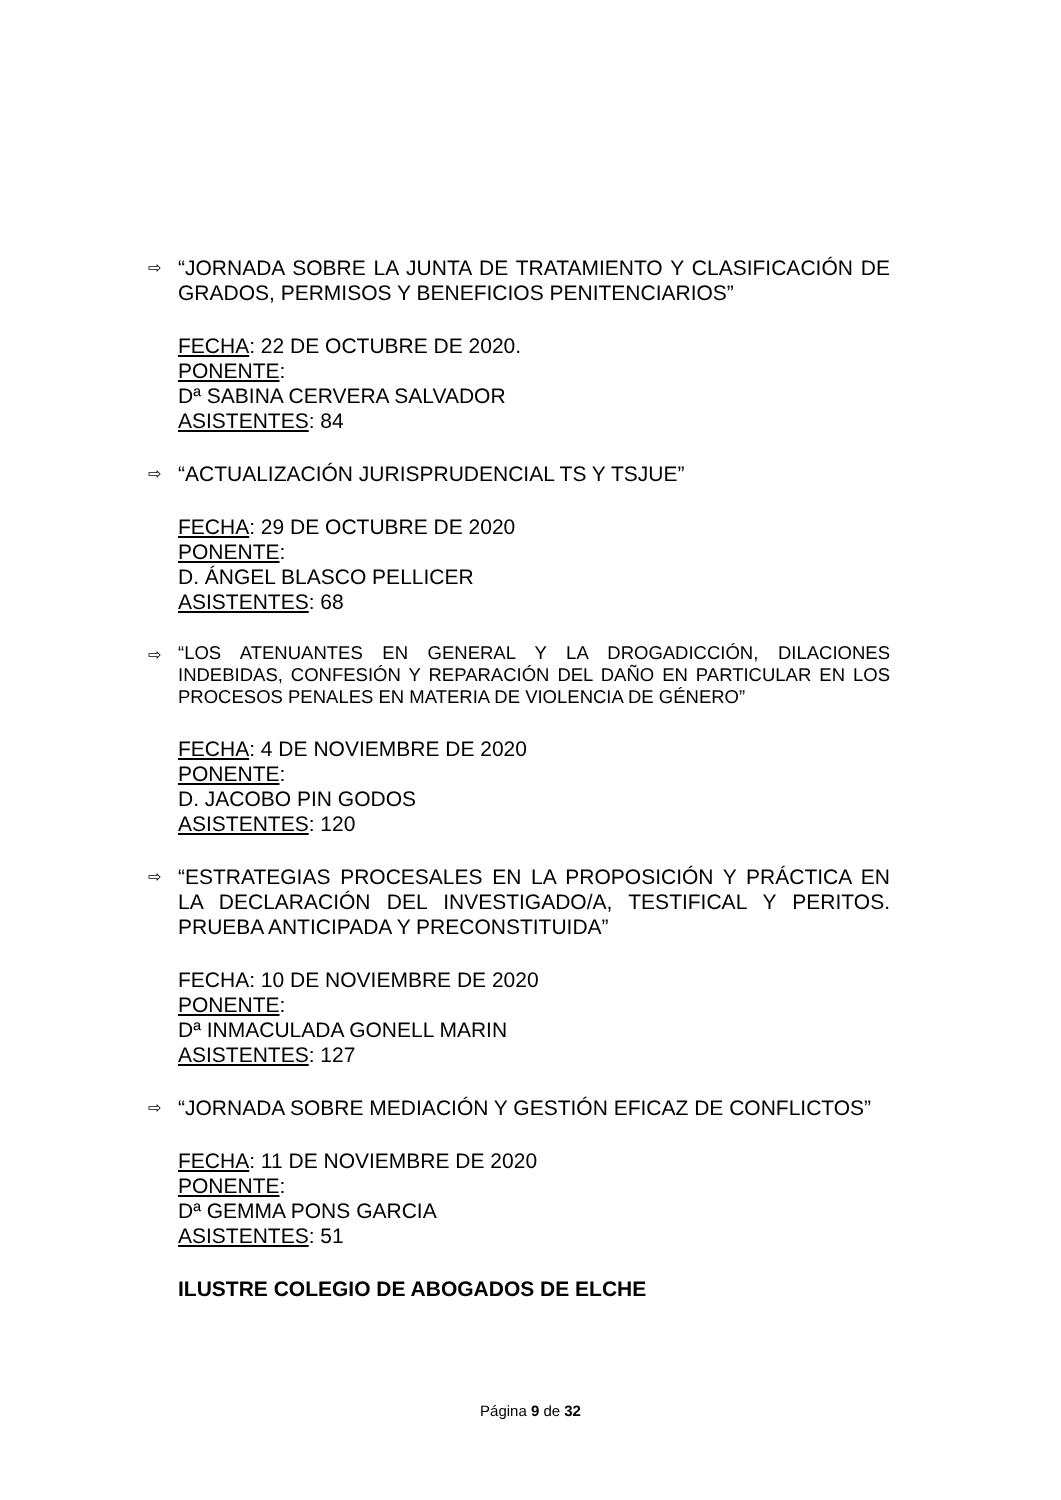⇨
“JORNADA SOBRE LA JUNTA DE TRATAMIENTO Y CLASIFICACIÓN DE GRADOS, PERMISOS Y BENEFICIOS PENITENCIARIOS”
FECHA: 22 DE OCTUBRE DE 2020.
PONENTE:
Dª SABINA CERVERA SALVADOR
ASISTENTES: 84
⇨
“ACTUALIZACIÓN JURISPRUDENCIAL TS Y TSJUE”
FECHA: 29 DE OCTUBRE DE 2020
PONENTE:
D. ÁNGEL BLASCO PELLICER
ASISTENTES: 68
⇨
“LOS ATENUANTES EN GENERAL Y LA DROGADICCIÓN, DILACIONES INDEBIDAS, CONFESIÓN Y REPARACIÓN DEL DAÑO EN PARTICULAR EN LOS PROCESOS PENALES EN MATERIA DE VIOLENCIA DE GÉNERO”
FECHA: 4 DE NOVIEMBRE DE 2020
PONENTE:
D. JACOBO PIN GODOS
ASISTENTES: 120
⇨
“ESTRATEGIAS PROCESALES EN LA PROPOSICIÓN Y PRÁCTICA EN LA DECLARACIÓN DEL INVESTIGADO/A, TESTIFICAL Y PERITOS. PRUEBA ANTICIPADA Y PRECONSTITUIDA”
FECHA: 10 DE NOVIEMBRE DE 2020
PONENTE:
Dª INMACULADA GONELL MARIN
ASISTENTES: 127
⇨
“JORNADA SOBRE MEDIACIÓN Y GESTIÓN EFICAZ DE CONFLICTOS”
FECHA: 11 DE NOVIEMBRE DE 2020
PONENTE:
Dª GEMMA PONS GARCIA
ASISTENTES: 51
ILUSTRE COLEGIO DE ABOGADOS DE ELCHE
Página 9 de 32